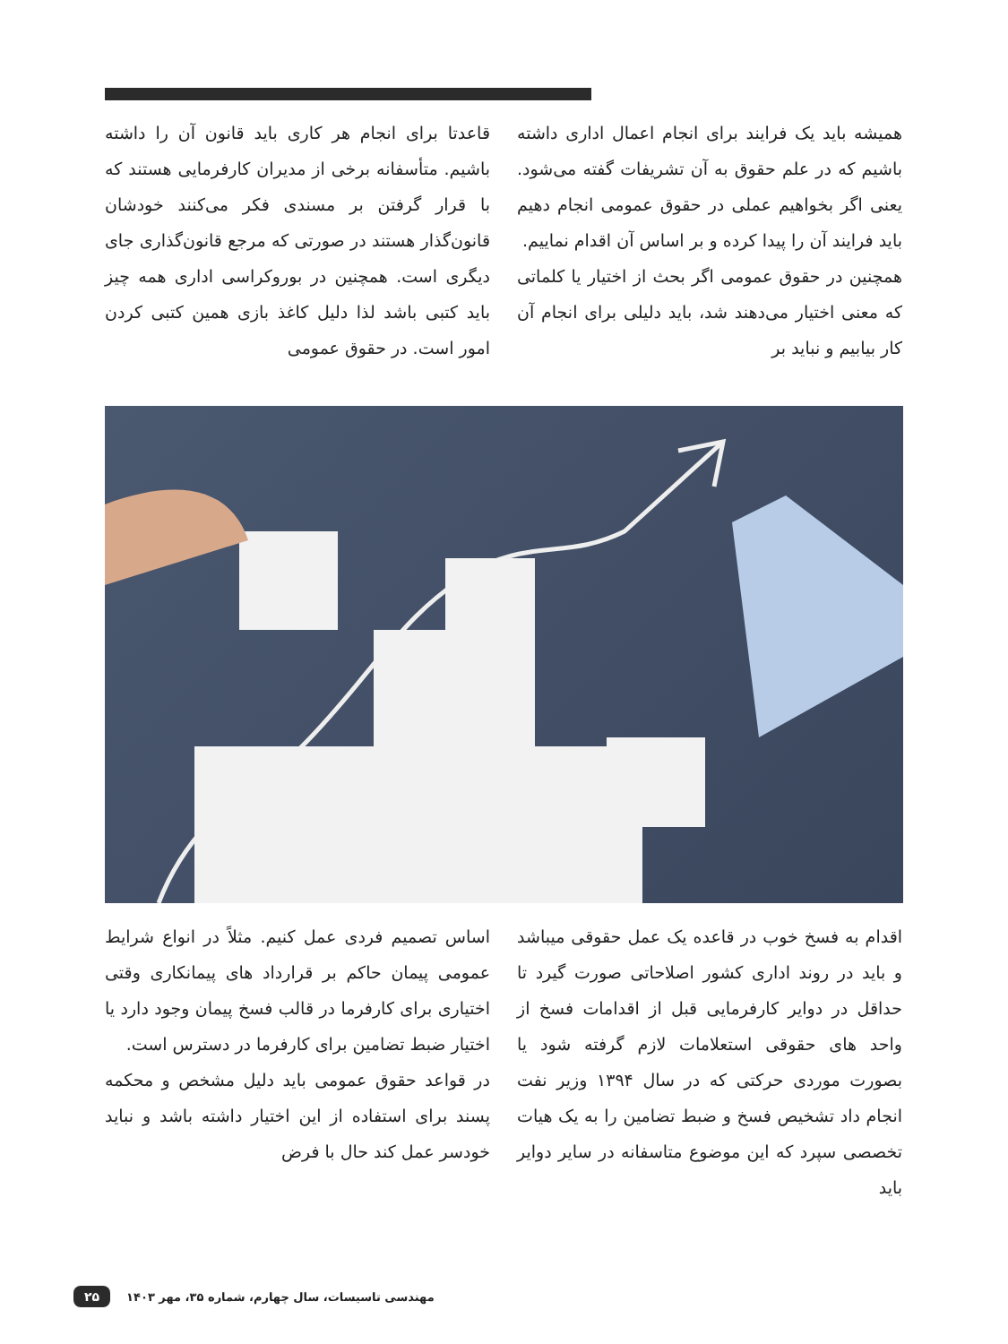قاعدتا برای انجام هر کاری باید قانون آن را داشته باشیم. متأسفانه برخی از مدیران کارفرمایی هستند که با قرار گرفتن بر مسندی فکر می‌کنند خودشان قانون‌گذار هستند در صورتی که مرجع قانون‌گذاری جای دیگری است. همچنین در بوروکراسی اداری همه چیز باید کتبی باشد لذا دلیل کاغذ بازی همین کتبی کردن امور است. در حقوق عمومی
همیشه باید یک فرایند برای انجام اعمال اداری داشته باشیم که در علم حقوق به آن تشریفات گفته می‌شود. یعنی اگر بخواهیم عملی در حقوق عمومی انجام دهیم باید فرایند آن را پیدا کرده و بر اساس آن اقدام نماییم.
همچنین در حقوق عمومی اگر بحث از اختیار یا کلماتی که معنی اختیار می‌دهند شد، باید دلیلی برای انجام آن کار بیابیم و نباید بر
اساس تصمیم فردی عمل کنیم. مثلاً در انواع شرایط عمومی پیمان حاکم بر قرارداد های پیمانکاری وقتی اختیاری برای کارفرما در قالب فسخ پیمان وجود دارد یا اختیار ضبط تضامین برای کارفرما در دسترس است.
در قواعد حقوق عمومی باید دلیل مشخص و محکمه پسند برای استفاده از این اختیار داشته باشد و نباید خودسر عمل کند حال با فرض
اقدام به فسخ خوب در قاعده یک عمل حقوقی میباشد و باید در روند اداری کشور اصلاحاتی صورت گیرد تا حداقل در دوایر کارفرمایی قبل از اقدامات فسخ از واحد های حقوقی استعلامات لازم گرفته شود یا بصورت موردی حرکتی که در سال ۱۳۹۴ وزیر نفت انجام داد تشخیص فسخ و ضبط تضامین را به یک هیات تخصصی سپرد که این موضوع متاسفانه در سایر دوایر باید
۲۵ مهندسی تاسیسات، سال چهارم، شماره ۳۵، مهر ۱۴۰۳